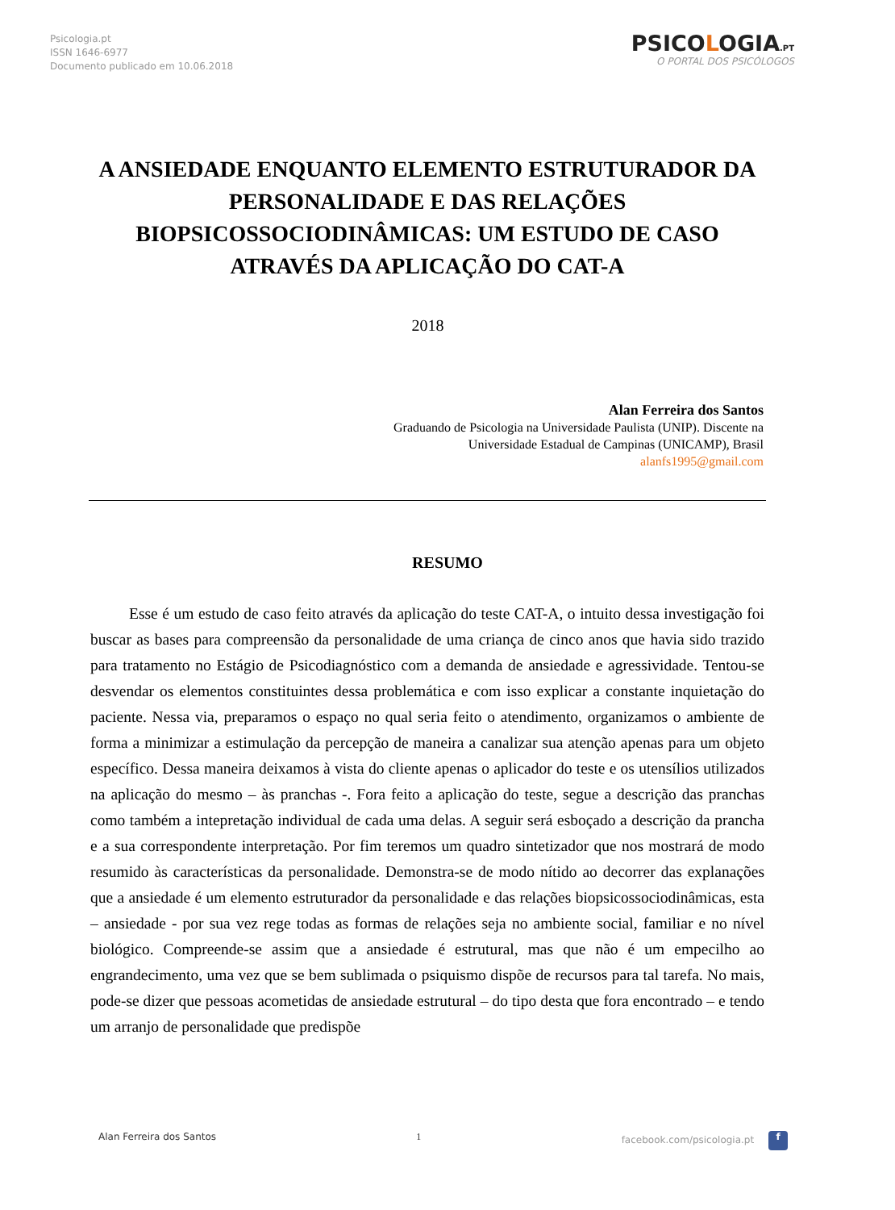Psicologia.pt
ISSN 1646-6977
Documento publicado em 10.06.2018
PSICOLOGIA.PT
O PORTAL DOS PSICÓLOGOS
A ANSIEDADE ENQUANTO ELEMENTO ESTRUTURADOR DA PERSONALIDADE E DAS RELAÇÕES BIOPSICOSSOCIODINÂMICAS: UM ESTUDO DE CASO ATRAVÉS DA APLICAÇÃO DO CAT-A
2018
Alan Ferreira dos Santos
Graduando de Psicologia na Universidade Paulista (UNIP). Discente na
Universidade Estadual de Campinas (UNICAMP), Brasil
alanfs1995@gmail.com
RESUMO
Esse é um estudo de caso feito através da aplicação do teste CAT-A, o intuito dessa investigação foi buscar as bases para compreensão da personalidade de uma criança de cinco anos que havia sido trazido para tratamento no Estágio de Psicodiagnóstico com a demanda de ansiedade e agressividade. Tentou-se desvendar os elementos constituintes dessa problemática e com isso explicar a constante inquietação do paciente. Nessa via, preparamos o espaço no qual seria feito o atendimento, organizamos o ambiente de forma a minimizar a estimulação da percepção de maneira a canalizar sua atenção apenas para um objeto específico. Dessa maneira deixamos à vista do cliente apenas o aplicador do teste e os utensílios utilizados na aplicação do mesmo – às pranchas -. Fora feito a aplicação do teste, segue a descrição das pranchas como também a intepretação individual de cada uma delas. A seguir será esboçado a descrição da prancha e a sua correspondente interpretação. Por fim teremos um quadro sintetizador que nos mostrará de modo resumido às características da personalidade. Demonstra-se de modo nítido ao decorrer das explanações que a ansiedade é um elemento estruturador da personalidade e das relações biopsicossociodinâmicas, esta – ansiedade - por sua vez rege todas as formas de relações seja no ambiente social, familiar e no nível biológico. Compreende-se assim que a ansiedade é estrutural, mas que não é um empecilho ao engrandecimento, uma vez que se bem sublimada o psiquismo dispõe de recursos para tal tarefa. No mais, pode-se dizer que pessoas acometidas de ansiedade estrutural – do tipo desta que fora encontrado – e tendo um arranjo de personalidade que predispõe
Alan Ferreira dos Santos 1 facebook.com/psicologia.pt f